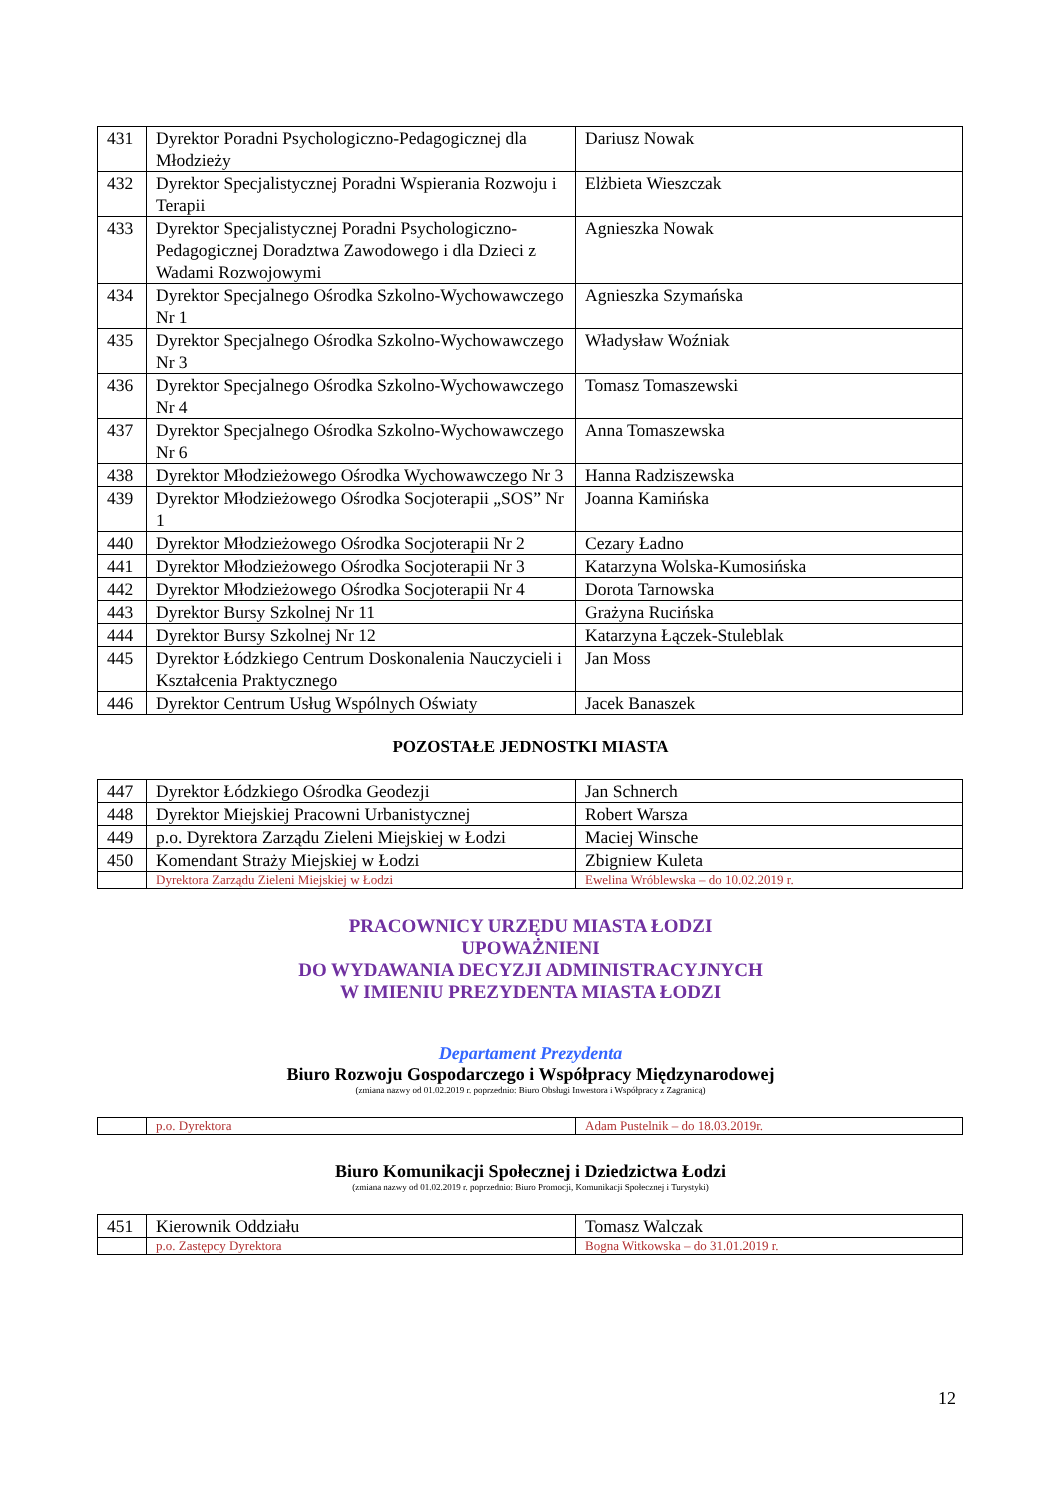| 431 | Dyrektor Poradni Psychologiczno-Pedagogicznej dla Młodzieży | Dariusz Nowak |
| 432 | Dyrektor Specjalistycznej Poradni Wspierania Rozwoju i Terapii | Elżbieta Wieszczak |
| 433 | Dyrektor Specjalistycznej Poradni Psychologiczno-Pedagogicznej Doradztwa Zawodowego i dla Dzieci z Wadami Rozwojowymi | Agnieszka Nowak |
| 434 | Dyrektor Specjalnego Ośrodka Szkolno-Wychowawczego Nr 1 | Agnieszka Szymańska |
| 435 | Dyrektor Specjalnego Ośrodka Szkolno-Wychowawczego Nr 3 | Władysław Woźniak |
| 436 | Dyrektor Specjalnego Ośrodka Szkolno-Wychowawczego Nr 4 | Tomasz Tomaszewski |
| 437 | Dyrektor Specjalnego Ośrodka Szkolno-Wychowawczego Nr 6 | Anna Tomaszewska |
| 438 | Dyrektor Młodzieżowego Ośrodka Wychowawczego Nr 3 | Hanna Radziszewska |
| 439 | Dyrektor Młodzieżowego Ośrodka Socjoterapii „SOS” Nr 1 | Joanna Kamińska |
| 440 | Dyrektor Młodzieżowego Ośrodka Socjoterapii Nr 2 | Cezary Ładno |
| 441 | Dyrektor Młodzieżowego Ośrodka Socjoterapii Nr 3 | Katarzyna Wolska-Kumosińska |
| 442 | Dyrektor Młodzieżowego Ośrodka Socjoterapii Nr 4 | Dorota Tarnowska |
| 443 | Dyrektor Bursy Szkolnej Nr 11 | Grażyna Rucińska |
| 444 | Dyrektor Bursy Szkolnej Nr 12 | Katarzyna Łączek-Stuleblak |
| 445 | Dyrektor Łódzkiego Centrum Doskonalenia Nauczycieli i Kształcenia Praktycznego | Jan Moss |
| 446 | Dyrektor Centrum Usług Wspólnych Oświaty | Jacek Banaszek |
POZOSTAŁE JEDNOSTKI MIASTA
| 447 | Dyrektor Łódzkiego Ośrodka Geodezji | Jan Schnerch |
| 448 | Dyrektor Miejskiej Pracowni Urbanistycznej | Robert Warsza |
| 449 | p.o. Dyrektora Zarządu Zieleni Miejskiej w Łodzi | Maciej Winsche |
| 450 | Komendant Straży Miejskiej w Łodzi | Zbigniew Kuleta |
| | Dyrektora Zarządu Zieleni Miejskiej w Łodzi | Ewelina Wróblewska – do 10.02.2019 r. |
PRACOWNICY URZĘDU MIASTA ŁODZI
UPOWAŻNIENI
DO WYDAWANIA DECYZJI ADMINISTRACYJNYCH
W IMIENIU PREZYDENTA MIASTA ŁODZI
Departament Prezydenta
Biuro Rozwoju Gospodarczego i Współpracy Międzynarodowej
(zmiana nazwy od 01.02.2019 r. poprzednio: Biuro Obsługi Inwestora i Współpracy z Zagranicą)
| | p.o. Dyrektora | Adam Pustelnik – do 18.03.2019r. |
Biuro Komunikacji Społecznej i Dziedzictwa Łodzi
(zmiana nazwy od 01.02.2019 r. poprzednio: Biuro Promocji, Komunikacji Społecznej i Turystyki)
| 451 | Kierownik Oddziału | Tomasz Walczak |
| | p.o. Zastępcy Dyrektora | Bogna Witkowska – do 31.01.2019 r. |
12